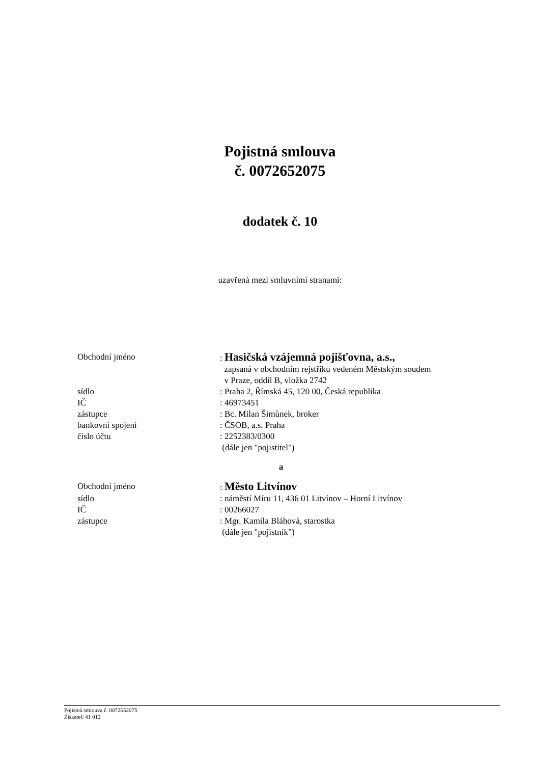Pojistná smlouva
č. 0072652075
dodatek č. 10
uzavřená mezi smluvními stranami:
Obchodní jméno : Hasičská vzájemná pojišťovna, a.s.,
zapsaná v obchodním rejstříku vedeném Městským soudem
v Praze, oddíl B, vložka 2742
sídlo : Praha 2, Římská 45, 120 00, Česká republika
IČ : 46973451
zástupce : Bc. Milan Šimůnek, broker
bankovní spojení : ČSOB, a.s. Praha
číslo účtu : 2252383/0300
(dále jen "pojistitel")
a
Obchodní jméno : Město Litvínov
sídlo : náměstí Míru 11, 436 01 Litvínov – Horní Litvínov
IČ : 00266027
zástupce : Mgr. Kamila Bláhová, starostka
(dále jen "pojistník")
Pojistná smlouva č. 0072652075
Získatel: 41 012